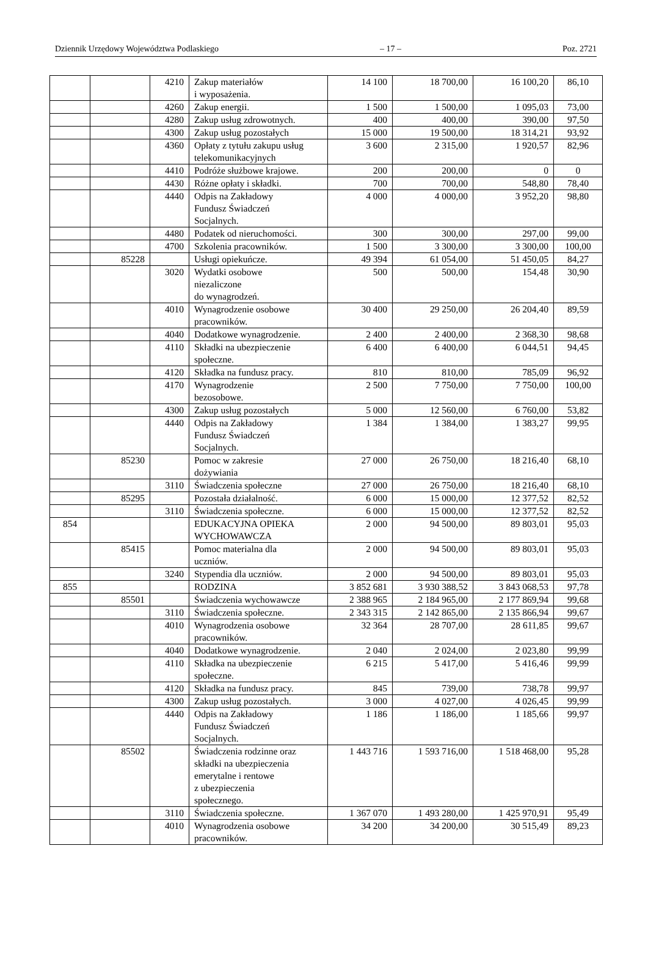Dziennik Urzędowy Województwa Podlaskiego – 17 – Poz. 2721
| | | 4210 | Zakup materiałów i wyposażenia. | 14 100 | 18 700,00 | 16 100,20 | 86,10 |
| | | 4260 | Zakup energii. | 1 500 | 1 500,00 | 1 095,03 | 73,00 |
| | | 4280 | Zakup usług zdrowotnych. | 400 | 400,00 | 390,00 | 97,50 |
| | | 4300 | Zakup usług pozostałych | 15 000 | 19 500,00 | 18 314,21 | 93,92 |
| | | 4360 | Opłaty z tytułu zakupu usług telekomunikacyjnych | 3 600 | 2 315,00 | 1 920,57 | 82,96 |
| | | 4410 | Podróże służbowe krajowe. | 200 | 200,00 | 0 | 0 |
| | | 4430 | Różne opłaty i składki. | 700 | 700,00 | 548,80 | 78,40 |
| | | 4440 | Odpis na Zakładowy Fundusz Świadczeń Socjalnych. | 4 000 | 4 000,00 | 3 952,20 | 98,80 |
| | | 4480 | Podatek od nieruchomości. | 300 | 300,00 | 297,00 | 99,00 |
| | | 4700 | Szkolenia pracowników. | 1 500 | 3 300,00 | 3 300,00 | 100,00 |
| | 85228 | | Usługi opiekuńcze. | 49 394 | 61 054,00 | 51 450,05 | 84,27 |
| | | 3020 | Wydatki osobowe niezaliczone do wynagrodzeń. | 500 | 500,00 | 154,48 | 30,90 |
| | | 4010 | Wynagrodzenie osobowe pracowników. | 30 400 | 29 250,00 | 26 204,40 | 89,59 |
| | | 4040 | Dodatkowe wynagrodzenie. | 2 400 | 2 400,00 | 2 368,30 | 98,68 |
| | | 4110 | Składki na ubezpieczenie społeczne. | 6 400 | 6 400,00 | 6 044,51 | 94,45 |
| | | 4120 | Składka na fundusz pracy. | 810 | 810,00 | 785,09 | 96,92 |
| | | 4170 | Wynagrodzenie bezosobowe. | 2 500 | 7 750,00 | 7 750,00 | 100,00 |
| | | 4300 | Zakup usług pozostałych | 5 000 | 12 560,00 | 6 760,00 | 53,82 |
| | | 4440 | Odpis na Zakładowy Fundusz Świadczeń Socjalnych. | 1 384 | 1 384,00 | 1 383,27 | 99,95 |
| | 85230 | | Pomoc w zakresie dożywiania | 27 000 | 26 750,00 | 18 216,40 | 68,10 |
| | | 3110 | Świadczenia społeczne | 27 000 | 26 750,00 | 18 216,40 | 68,10 |
| | 85295 | | Pozostała działalność. | 6 000 | 15 000,00 | 12 377,52 | 82,52 |
| | | 3110 | Świadczenia społeczne. | 6 000 | 15 000,00 | 12 377,52 | 82,52 |
| 854 | | | EDUKACYJNA OPIEKA WYCHOWAWCZA | 2 000 | 94 500,00 | 89 803,01 | 95,03 |
| | 85415 | | Pomoc materialna dla uczniów. | 2 000 | 94 500,00 | 89 803,01 | 95,03 |
| | | 3240 | Stypendia dla uczniów. | 2 000 | 94 500,00 | 89 803,01 | 95,03 |
| 855 | | | RODZINA | 3 852 681 | 3 930 388,52 | 3 843 068,53 | 97,78 |
| | 85501 | | Świadczenia wychowawcze | 2 388 965 | 2 184 965,00 | 2 177 869,94 | 99,68 |
| | | 3110 | Świadczenia społeczne. | 2 343 315 | 2 142 865,00 | 2 135 866,94 | 99,67 |
| | | 4010 | Wynagrodzenia osobowe pracowników. | 32 364 | 28 707,00 | 28 611,85 | 99,67 |
| | | 4040 | Dodatkowe wynagrodzenie. | 2 040 | 2 024,00 | 2 023,80 | 99,99 |
| | | 4110 | Składka na ubezpieczenie społeczne. | 6 215 | 5 417,00 | 5 416,46 | 99,99 |
| | | 4120 | Składka na fundusz pracy. | 845 | 739,00 | 738,78 | 99,97 |
| | | 4300 | Zakup usług pozostałych. | 3 000 | 4 027,00 | 4 026,45 | 99,99 |
| | | 4440 | Odpis na Zakładowy Fundusz Świadczeń Socjalnych. | 1 186 | 1 186,00 | 1 185,66 | 99,97 |
| | 85502 | | Świadczenia rodzinne oraz składki na ubezpieczenia emerytalne i rentowe z ubezpieczenia społecznego. | 1 443 716 | 1 593 716,00 | 1 518 468,00 | 95,28 |
| | | 3110 | Świadczenia społeczne. | 1 367 070 | 1 493 280,00 | 1 425 970,91 | 95,49 |
| | | 4010 | Wynagrodzenia osobowe pracowników. | 34 200 | 34 200,00 | 30 515,49 | 89,23 |